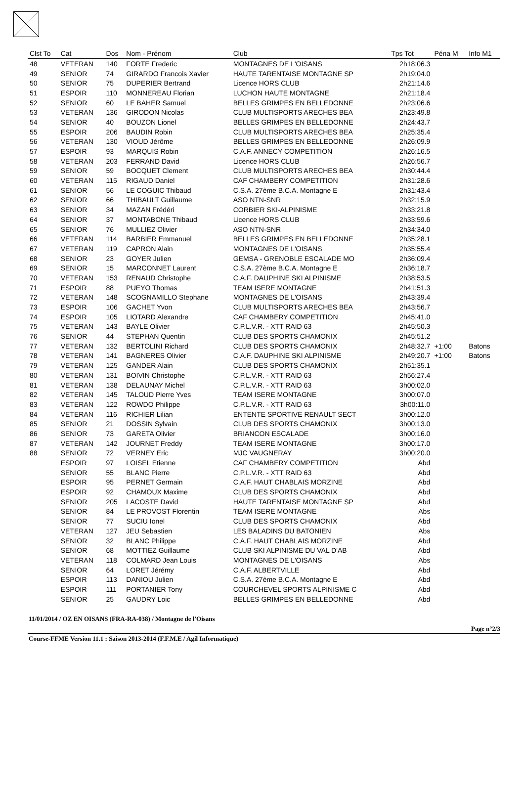| Clst To | Cat | Dos | Nom - Prénom | Club | Tps Tot | Péna M | Info M1 |
| --- | --- | --- | --- | --- | --- | --- | --- |
| 48 | VETERAN | 140 | FORTE Frederic | MONTAGNES DE L'OISANS | 2h18:06.3 | | |
| 49 | SENIOR | 74 | GIRARDO Francois Xavier | HAUTE TARENTAISE MONTAGNE SP | 2h19:04.0 | | |
| 50 | SENIOR | 75 | DUPERIER Bertrand | Licence HORS CLUB | 2h21:14.6 | | |
| 51 | ESPOIR | 110 | MONNEREAU Florian | LUCHON HAUTE MONTAGNE | 2h21:18.4 | | |
| 52 | SENIOR | 60 | LE BAHER Samuel | BELLES GRIMPES EN BELLEDONNE | 2h23:06.6 | | |
| 53 | VETERAN | 136 | GIRODON Nicolas | CLUB MULTISPORTS ARECHES BEA | 2h23:49.8 | | |
| 54 | SENIOR | 40 | BOUZON Lionel | BELLES GRIMPES EN BELLEDONNE | 2h24:43.7 | | |
| 55 | ESPOIR | 206 | BAUDIN Robin | CLUB MULTISPORTS ARECHES BEA | 2h25:35.4 | | |
| 56 | VETERAN | 130 | VIOUD Jérôme | BELLES GRIMPES EN BELLEDONNE | 2h26:09.9 | | |
| 57 | ESPOIR | 93 | MARQUIS Robin | C.A.F. ANNECY COMPETITION | 2h26:16.5 | | |
| 58 | VETERAN | 203 | FERRAND David | Licence HORS CLUB | 2h26:56.7 | | |
| 59 | SENIOR | 59 | BOCQUET Clement | CLUB MULTISPORTS ARECHES BEA | 2h30:44.4 | | |
| 60 | VETERAN | 115 | RIGAUD Daniel | CAF CHAMBERY COMPETITION | 2h31:28.6 | | |
| 61 | SENIOR | 56 | LE COGUIC Thibaud | C.S.A. 27ème B.C.A. Montagne E | 2h31:43.4 | | |
| 62 | SENIOR | 66 | THIBAULT Guillaume | ASO NTN-SNR | 2h32:15.9 | | |
| 63 | SENIOR | 34 | MAZAN Frédéri | CORBIER SKI-ALPINISME | 2h33:21.8 | | |
| 64 | SENIOR | 37 | MONTABONE Thibaud | Licence HORS CLUB | 2h33:59.6 | | |
| 65 | SENIOR | 76 | MULLIEZ Olivier | ASO NTN-SNR | 2h34:34.0 | | |
| 66 | VETERAN | 114 | BARBIER Emmanuel | BELLES GRIMPES EN BELLEDONNE | 2h35:28.1 | | |
| 67 | VETERAN | 119 | CAPRON Alain | MONTAGNES DE L'OISANS | 2h35:55.4 | | |
| 68 | SENIOR | 23 | GOYER Julien | GEMSA - GRENOBLE ESCALADE MO | 2h36:09.4 | | |
| 69 | SENIOR | 15 | MARCONNET Laurent | C.S.A. 27ème B.C.A. Montagne E | 2h36:18.7 | | |
| 70 | VETERAN | 153 | RENAUD Christophe | C.A.F. DAUPHINE SKI ALPINISME | 2h38:53.5 | | |
| 71 | ESPOIR | 88 | PUEYO Thomas | TEAM ISERE MONTAGNE | 2h41:51.3 | | |
| 72 | VETERAN | 148 | SCOGNAMILLO Stephane | MONTAGNES DE L'OISANS | 2h43:39.4 | | |
| 73 | ESPOIR | 106 | GACHET Yvon | CLUB MULTISPORTS ARECHES BEA | 2h43:56.7 | | |
| 74 | ESPOIR | 105 | LIOTARD Alexandre | CAF CHAMBERY COMPETITION | 2h45:41.0 | | |
| 75 | VETERAN | 143 | BAYLE Olivier | C.P.L.V.R. - XTT RAID 63 | 2h45:50.3 | | |
| 76 | SENIOR | 44 | STEPHAN Quentin | CLUB DES SPORTS CHAMONIX | 2h45:51.2 | | |
| 77 | VETERAN | 132 | BERTOLINI Richard | CLUB DES SPORTS CHAMONIX | 2h48:32.7 | +1:00 | Batons |
| 78 | VETERAN | 141 | BAGNERES Olivier | C.A.F. DAUPHINE SKI ALPINISME | 2h49:20.7 | +1:00 | Batons |
| 79 | VETERAN | 125 | GANDER Alain | CLUB DES SPORTS CHAMONIX | 2h51:35.1 | | |
| 80 | VETERAN | 131 | BOIVIN Christophe | C.P.L.V.R. - XTT RAID 63 | 2h56:27.4 | | |
| 81 | VETERAN | 138 | DELAUNAY Michel | C.P.L.V.R. - XTT RAID 63 | 3h00:02.0 | | |
| 82 | VETERAN | 145 | TALOUD Pierre Yves | TEAM ISERE MONTAGNE | 3h00:07.0 | | |
| 83 | VETERAN | 122 | ROWDO Philippe | C.P.L.V.R. - XTT RAID 63 | 3h00:11.0 | | |
| 84 | VETERAN | 116 | RICHIER Lilian | ENTENTE SPORTIVE RENAULT SECT | 3h00:12.0 | | |
| 85 | SENIOR | 21 | DOSSIN Sylvain | CLUB DES SPORTS CHAMONIX | 3h00:13.0 | | |
| 86 | SENIOR | 73 | GARETA Olivier | BRIANCON ESCALADE | 3h00:16.0 | | |
| 87 | VETERAN | 142 | JOURNET Freddy | TEAM ISERE MONTAGNE | 3h00:17.0 | | |
| 88 | SENIOR | 72 | VERNEY Eric | MJC VAUGNERAY | 3h00:20.0 | | |
| | ESPOIR | 97 | LOISEL Etienne | CAF CHAMBERY COMPETITION | Abd | | |
| | SENIOR | 55 | BLANC Pierre | C.P.L.V.R. - XTT RAID 63 | Abd | | |
| | ESPOIR | 95 | PERNET Germain | C.A.F. HAUT CHABLAIS MORZINE | Abd | | |
| | ESPOIR | 92 | CHAMOUX Maxime | CLUB DES SPORTS CHAMONIX | Abd | | |
| | SENIOR | 205 | LACOSTE David | HAUTE TARENTAISE MONTAGNE SP | Abd | | |
| | SENIOR | 84 | LE PROVOST Florentin | TEAM ISERE MONTAGNE | Abs | | |
| | SENIOR | 77 | SUCIU Ionel | CLUB DES SPORTS CHAMONIX | Abd | | |
| | VETERAN | 127 | JEU Sebastien | LES BALADINS DU BATONIEN | Abs | | |
| | SENIOR | 32 | BLANC Philippe | C.A.F. HAUT CHABLAIS MORZINE | Abd | | |
| | SENIOR | 68 | MOTTIEZ Guillaume | CLUB SKI ALPINISME DU VAL D'AB | Abd | | |
| | VETERAN | 118 | COLMARD Jean Louis | MONTAGNES DE L'OISANS | Abs | | |
| | SENIOR | 64 | LORET Jérémy | C.A.F. ALBERTVILLE | Abd | | |
| | ESPOIR | 113 | DANIOU Julien | C.S.A. 27ème B.C.A. Montagne E | Abd | | |
| | ESPOIR | 111 | PORTANIER Tony | COURCHEVEL SPORTS ALPINISME C | Abd | | |
| | SENIOR | 25 | GAUDRY Loic | BELLES GRIMPES EN BELLEDONNE | Abd | | |
11/01/2014 / OZ EN OISANS (FRA-RA-038) / Montagne de l'Oisans
Page n°2/3
Course-FFME Version 11.1 : Saison 2013-2014 (F.F.M.E / Agil Informatique)